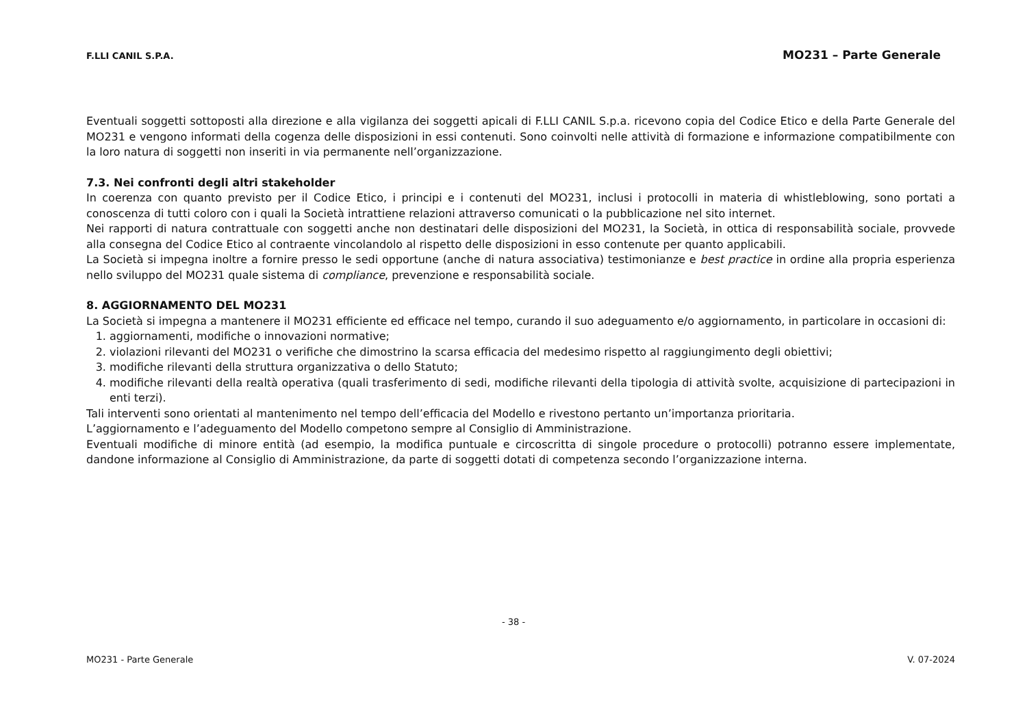F.LLI CANIL S.P.A. MO231 – Parte Generale
Eventuali soggetti sottoposti alla direzione e alla vigilanza dei soggetti apicali di F.LLI CANIL S.p.a. ricevono copia del Codice Etico e della Parte Generale del MO231 e vengono informati della cogenza delle disposizioni in essi contenuti. Sono coinvolti nelle attività di formazione e informazione compatibilmente con la loro natura di soggetti non inseriti in via permanente nell’organizzazione.
7.3. Nei confronti degli altri stakeholder
In coerenza con quanto previsto per il Codice Etico, i principi e i contenuti del MO231, inclusi i protocolli in materia di whistleblowing, sono portati a conoscenza di tutti coloro con i quali la Società intrattiene relazioni attraverso comunicati o la pubblicazione nel sito internet.
Nei rapporti di natura contrattuale con soggetti anche non destinatari delle disposizioni del MO231, la Società, in ottica di responsabilità sociale, provvede alla consegna del Codice Etico al contraente vincolandolo al rispetto delle disposizioni in esso contenute per quanto applicabili.
La Società si impegna inoltre a fornire presso le sedi opportune (anche di natura associativa) testimonianze e best practice in ordine alla propria esperienza nello sviluppo del MO231 quale sistema di compliance, prevenzione e responsabilità sociale.
8. AGGIORNAMENTO DEL MO231
La Società si impegna a mantenere il MO231 efficiente ed efficace nel tempo, curando il suo adeguamento e/o aggiornamento, in particolare in occasioni di:
1. aggiornamenti, modifiche o innovazioni normative;
2. violazioni rilevanti del MO231 o verifiche che dimostrino la scarsa efficacia del medesimo rispetto al raggiungimento degli obiettivi;
3. modifiche rilevanti della struttura organizzativa o dello Statuto;
4. modifiche rilevanti della realtà operativa (quali trasferimento di sedi, modifiche rilevanti della tipologia di attività svolte, acquisizione di partecipazioni in enti terzi).
Tali interventi sono orientati al mantenimento nel tempo dell’efficacia del Modello e rivestono pertanto un’importanza prioritaria.
L’aggiornamento e l’adeguamento del Modello competono sempre al Consiglio di Amministrazione.
Eventuali modifiche di minore entità (ad esempio, la modifica puntuale e circoscritta di singole procedure o protocolli) potranno essere implementate, dandone informazione al Consiglio di Amministrazione, da parte di soggetti dotati di competenza secondo l’organizzazione interna.
- 38 -
MO231 - Parte Generale V. 07-2024